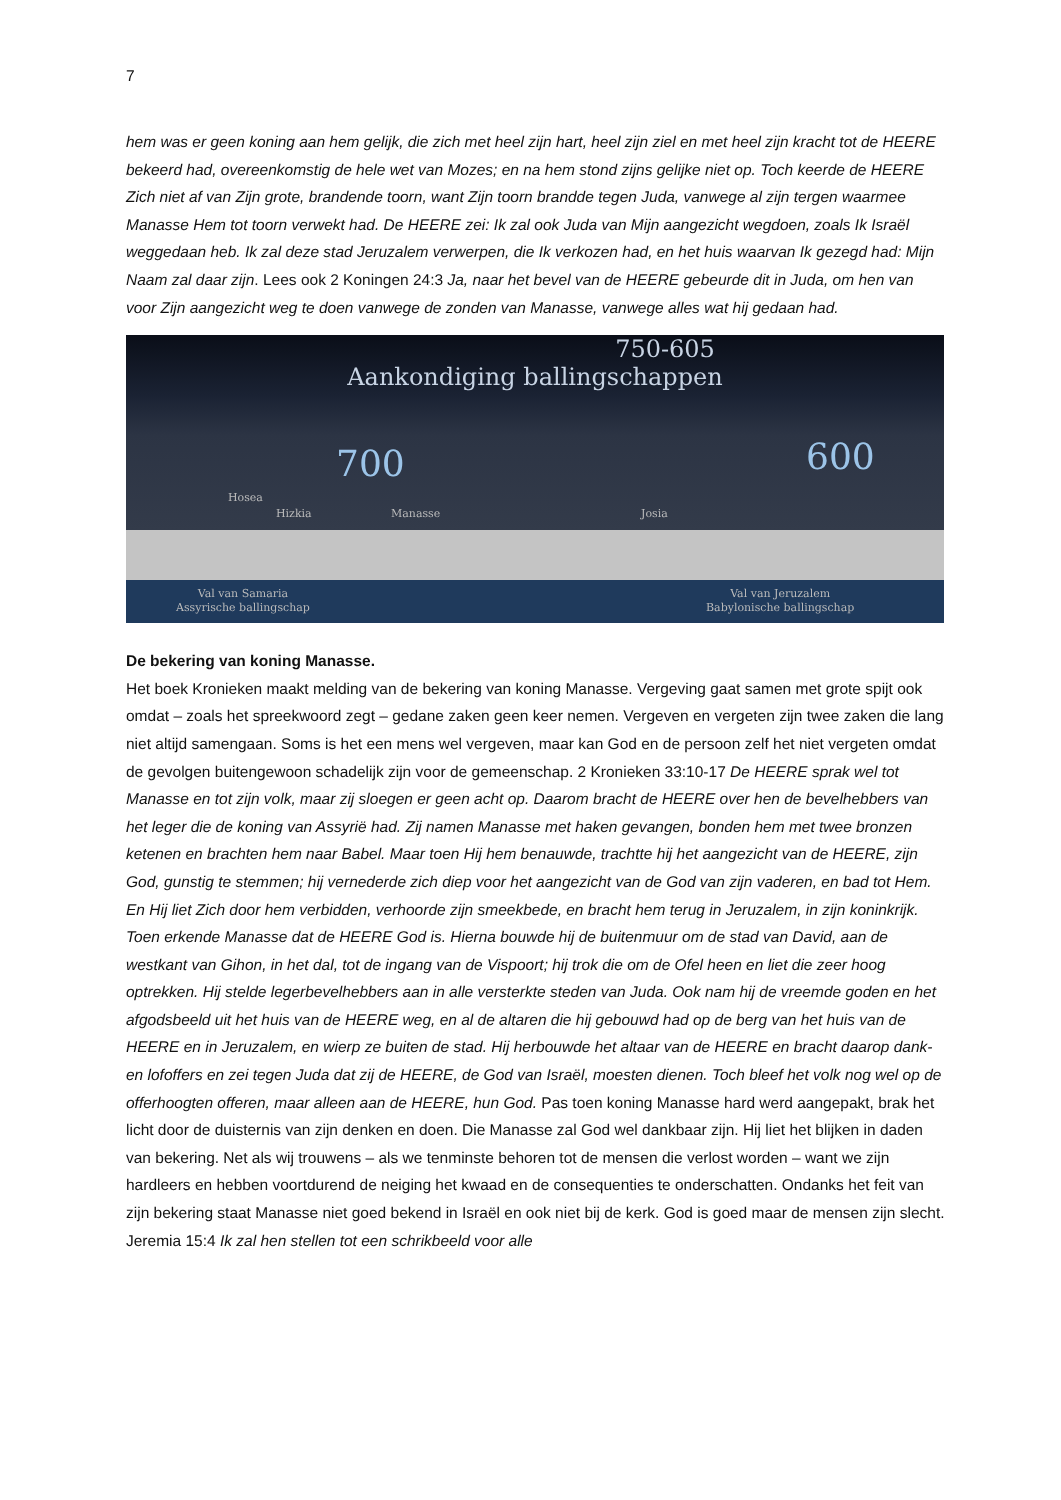7
hem was er geen koning aan hem gelijk, die zich met heel zijn hart, heel zijn ziel en met heel zijn kracht tot de HEERE bekeerd had, overeenkomstig de hele wet van Mozes; en na hem stond zijns gelijke niet op. Toch keerde de HEERE Zich niet af van Zijn grote, brandende toorn, want Zijn toorn brandde tegen Juda, vanwege al zijn tergen waarmee Manasse Hem tot toorn verwekt had. De HEERE zei: Ik zal ook Juda van Mijn aangezicht wegdoen, zoals Ik Israël weggedaan heb. Ik zal deze stad Jeruzalem verwerpen, die Ik verkozen had, en het huis waarvan Ik gezegd had: Mijn Naam zal daar zijn. Lees ook 2 Koningen 24:3 Ja, naar het bevel van de HEERE gebeurde dit in Juda, om hen van voor Zijn aangezicht weg te doen vanwege de zonden van Manasse, vanwege alles wat hij gedaan had.
750-605
Aankondiging ballingschappen
700 600
Hosea
Hizkia Manasse Josia
Val van Samaria
Assyrische ballingschap
Val van Jeruzalem
Babylonische ballingschap
De bekering van koning Manasse.
Het boek Kronieken maakt melding van de bekering van koning Manasse. Vergeving gaat samen met grote spijt ook omdat – zoals het spreekwoord zegt – gedane zaken geen keer nemen. Vergeven en vergeten zijn twee zaken die lang niet altijd samengaan. Soms is het een mens wel vergeven, maar kan God en de persoon zelf het niet vergeten omdat de gevolgen buitengewoon schadelijk zijn voor de gemeenschap. 2 Kronieken 33:10-17 De HEERE sprak wel tot Manasse en tot zijn volk, maar zij sloegen er geen acht op. Daarom bracht de HEERE over hen de bevelhebbers van het leger die de koning van Assyrië had. Zij namen Manasse met haken gevangen, bonden hem met twee bronzen ketenen en brachten hem naar Babel. Maar toen Hij hem benauwde, trachtte hij het aangezicht van de HEERE, zijn God, gunstig te stemmen; hij vernederde zich diep voor het aangezicht van de God van zijn vaderen, en bad tot Hem. En Hij liet Zich door hem verbidden, verhoorde zijn smeekbede, en bracht hem terug in Jeruzalem, in zijn koninkrijk. Toen erkende Manasse dat de HEERE God is. Hierna bouwde hij de buitenmuur om de stad van David, aan de westkant van Gihon, in het dal, tot de ingang van de Vispoort; hij trok die om de Ofel heen en liet die zeer hoog optrekken. Hij stelde legerbevelhebbers aan in alle versterkte steden van Juda. Ook nam hij de vreemde goden en het afgodsbeeld uit het huis van de HEERE weg, en al de altaren die hij gebouwd had op de berg van het huis van de HEERE en in Jeruzalem, en wierp ze buiten de stad. Hij herbouwde het altaar van de HEERE en bracht daarop dank- en lofoffers en zei tegen Juda dat zij de HEERE, de God van Israël, moesten dienen. Toch bleef het volk nog wel op de offerhoogten offeren, maar alleen aan de HEERE, hun God. Pas toen koning Manasse hard werd aangepakt, brak het licht door de duisternis van zijn denken en doen. Die Manasse zal God wel dankbaar zijn. Hij liet het blijken in daden van bekering. Net als wij trouwens – als we tenminste behoren tot de mensen die verlost worden – want we zijn hardleers en hebben voortdurend de neiging het kwaad en de consequenties te onderschatten. Ondanks het feit van zijn bekering staat Manasse niet goed bekend in Israël en ook niet bij de kerk. God is goed maar de mensen zijn slecht. Jeremia 15:4 Ik zal hen stellen tot een schrikbeeld voor alle